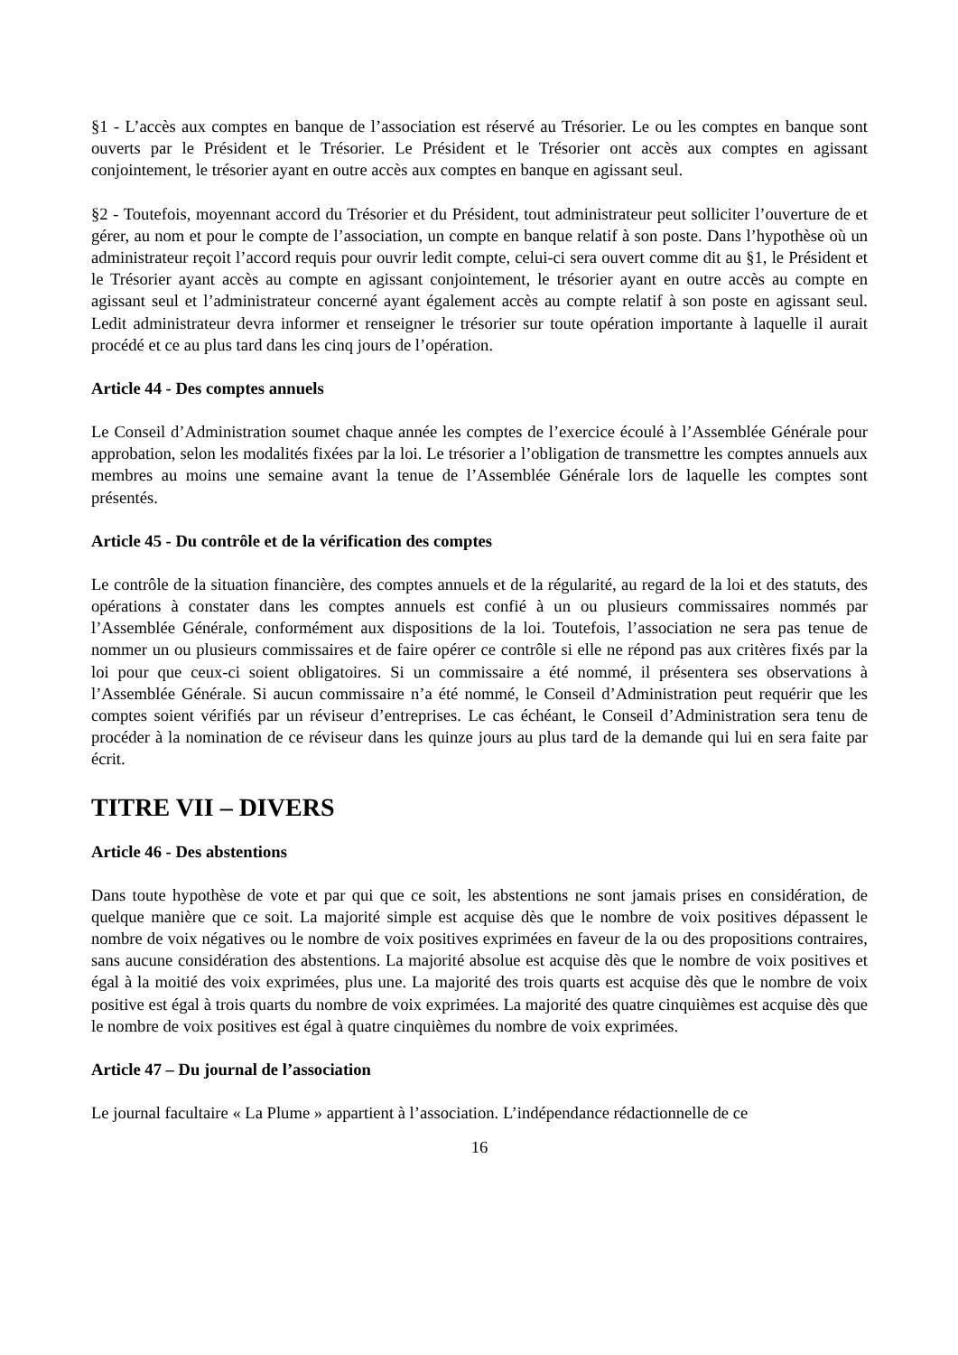§1 - L’accès aux comptes en banque de l’association est réservé au Trésorier. Le ou les comptes en banque sont ouverts par le Président et le Trésorier. Le Président et le Trésorier ont accès aux comptes en agissant conjointement, le trésorier ayant en outre accès aux comptes en banque en agissant seul.
§2 - Toutefois, moyennant accord du Trésorier et du Président, tout administrateur peut solliciter l’ouverture de et gérer, au nom et pour le compte de l’association, un compte en banque relatif à son poste. Dans l’hypothèse où un administrateur reçoit l’accord requis pour ouvrir ledit compte, celui-ci sera ouvert comme dit au §1, le Président et le Trésorier ayant accès au compte en agissant conjointement, le trésorier ayant en outre accès au compte en agissant seul et l’administrateur concerné ayant également accès au compte relatif à son poste en agissant seul. Ledit administrateur devra informer et renseigner le trésorier sur toute opération importante à laquelle il aurait procédé et ce au plus tard dans les cinq jours de l’opération.
Article 44 - Des comptes annuels
Le Conseil d’Administration soumet chaque année les comptes de l’exercice écoulé à l’Assemblée Générale pour approbation, selon les modalités fixées par la loi. Le trésorier a l’obligation de transmettre les comptes annuels aux membres au moins une semaine avant la tenue de l’Assemblée Générale lors de laquelle les comptes sont présentés.
Article 45 - Du contrôle et de la vérification des comptes
Le contrôle de la situation financière, des comptes annuels et de la régularité, au regard de la loi et des statuts, des opérations à constater dans les comptes annuels est confié à un ou plusieurs commissaires nommés par l’Assemblée Générale, conformément aux dispositions de la loi. Toutefois, l’association ne sera pas tenue de nommer un ou plusieurs commissaires et de faire opérer ce contrôle si elle ne répond pas aux critères fixés par la loi pour que ceux-ci soient obligatoires. Si un commissaire a été nommé, il présentera ses observations à l’Assemblée Générale. Si aucun commissaire n’a été nommé, le Conseil d’Administration peut requérir que les comptes soient vérifiés par un réviseur d’entreprises. Le cas échéant, le Conseil d’Administration sera tenu de procéder à la nomination de ce réviseur dans les quinze jours au plus tard de la demande qui lui en sera faite par écrit.
TITRE VII – DIVERS
Article 46 - Des abstentions
Dans toute hypothèse de vote et par qui que ce soit, les abstentions ne sont jamais prises en considération, de quelque manière que ce soit. La majorité simple est acquise dès que le nombre de voix positives dépassent le nombre de voix négatives ou le nombre de voix positives exprimées en faveur de la ou des propositions contraires, sans aucune considération des abstentions. La majorité absolue est acquise dès que le nombre de voix positives et égal à la moitié des voix exprimées, plus une. La majorité des trois quarts est acquise dès que le nombre de voix positive est égal à trois quarts du nombre de voix exprimées. La majorité des quatre cinquièmes est acquise dès que le nombre de voix positives est égal à quatre cinquièmes du nombre de voix exprimées.
Article 47 – Du journal de l’association
Le journal facultaire « La Plume » appartient à l’association. L’indépendance rédactionnelle de ce
16